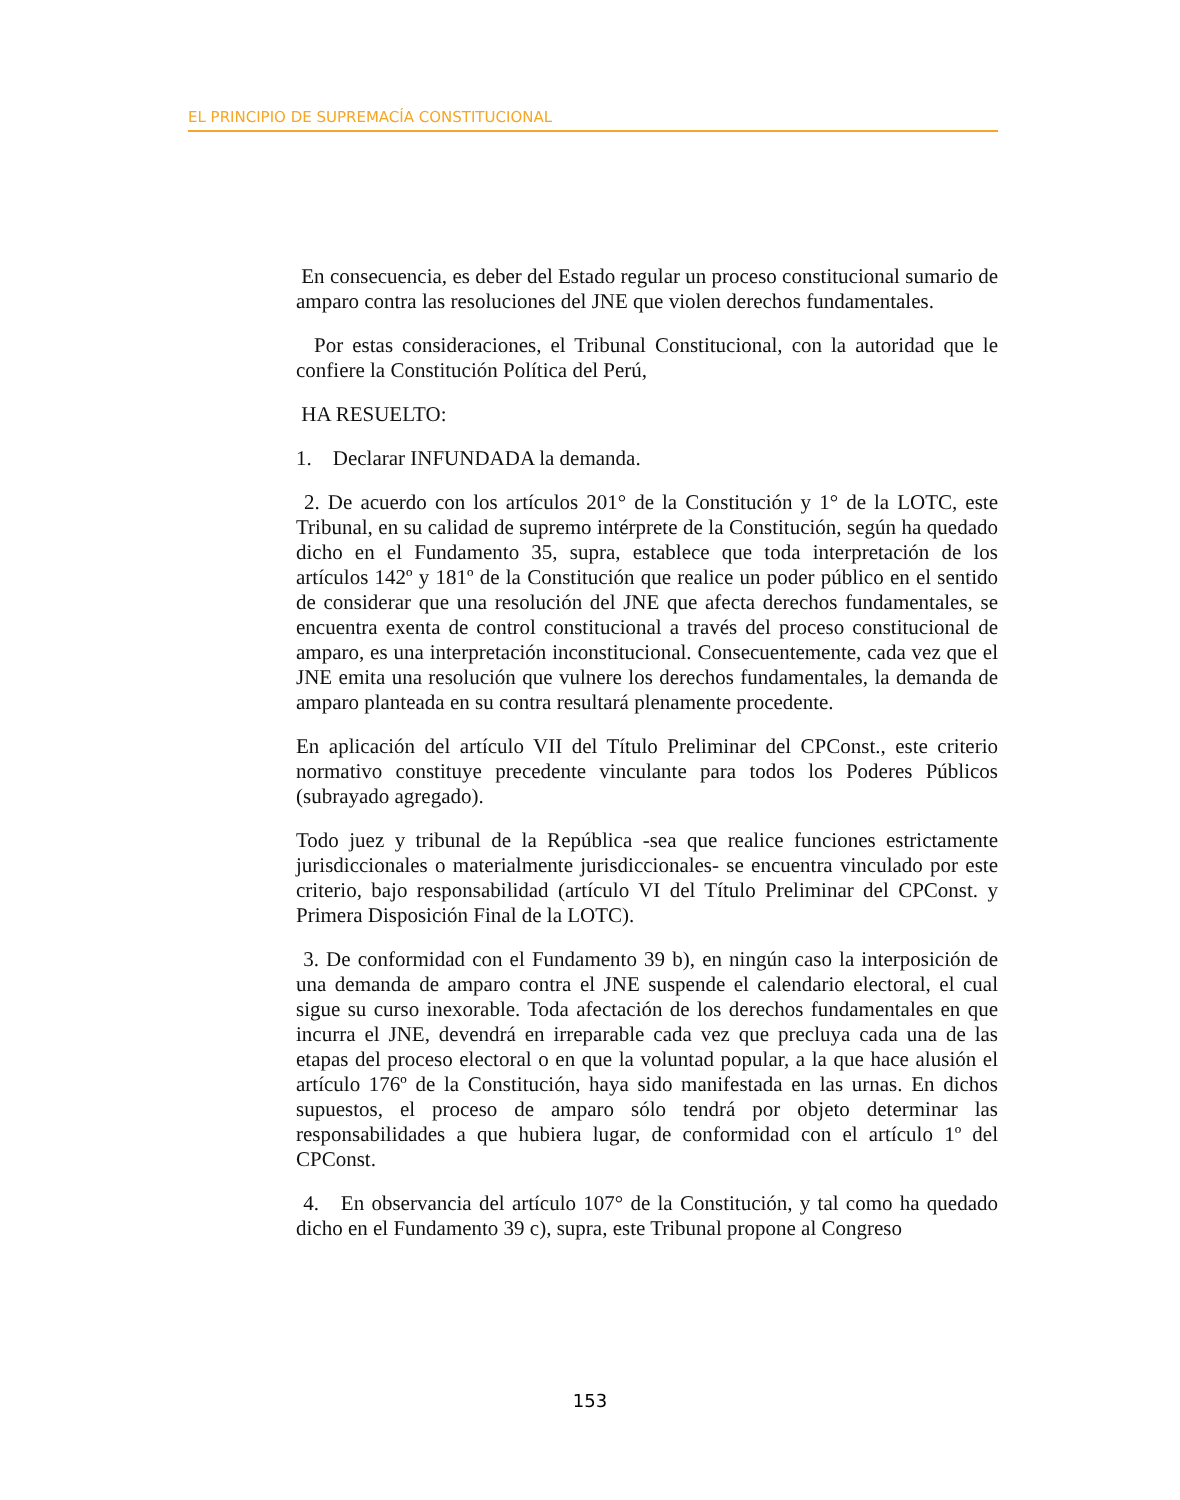EL PRINCIPIO DE SUPREMACÍA CONSTITUCIONAL
En consecuencia, es deber del Estado regular un proceso constitucional sumario de amparo contra las resoluciones del JNE que violen derechos fundamentales.
Por estas consideraciones, el Tribunal Constitucional, con la autoridad que le confiere la Constitución Política del Perú,
HA RESUELTO:
1. Declarar INFUNDADA la demanda.
2. De acuerdo con los artículos 201° de la Constitución y 1° de la LOTC, este Tribunal, en su calidad de supremo intérprete de la Constitución, según ha quedado dicho en el Fundamento 35, supra, establece que toda interpretación de los artículos 142º y 181º de la Constitución que realice un poder público en el sentido de considerar que una resolución del JNE que afecta derechos fundamentales, se encuentra exenta de control constitucional a través del proceso constitucional de amparo, es una interpretación inconstitucional. Consecuentemente, cada vez que el JNE emita una resolución que vulnere los derechos fundamentales, la demanda de amparo planteada en su contra resultará plenamente procedente.
En aplicación del artículo VII del Título Preliminar del CPConst., este criterio normativo constituye precedente vinculante para todos los Poderes Públicos (subrayado agregado).
Todo juez y tribunal de la República -sea que realice funciones estrictamente jurisdiccionales o materialmente jurisdiccionales- se encuentra vinculado por este criterio, bajo responsabilidad (artículo VI del Título Preliminar del CPConst. y Primera Disposición Final de la LOTC).
3. De conformidad con el Fundamento 39 b), en ningún caso la interposición de una demanda de amparo contra el JNE suspende el calendario electoral, el cual sigue su curso inexorable. Toda afectación de los derechos fundamentales en que incurra el JNE, devendrá en irreparable cada vez que precluya cada una de las etapas del proceso electoral o en que la voluntad popular, a la que hace alusión el artículo 176º de la Constitución, haya sido manifestada en las urnas. En dichos supuestos, el proceso de amparo sólo tendrá por objeto determinar las responsabilidades a que hubiera lugar, de conformidad con el artículo 1º del CPConst.
4. En observancia del artículo 107° de la Constitución, y tal como ha quedado dicho en el Fundamento 39 c), supra, este Tribunal propone al Congreso
153